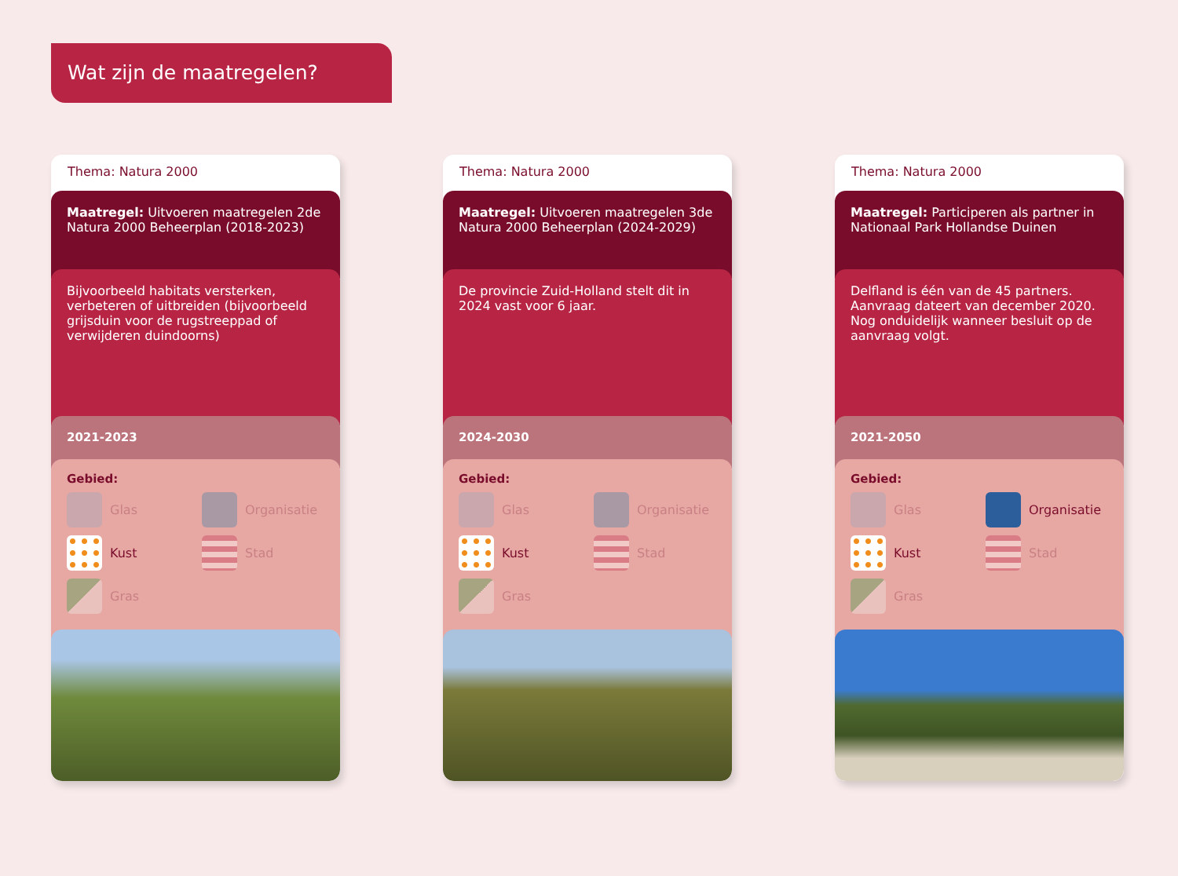Wat zijn de maatregelen?
Thema: Natura 2000
Maatregel: Uitvoeren maatregelen 2de Natura 2000 Beheerplan (2018-2023)
Bijvoorbeeld habitats versterken, verbeteren of uitbreiden (bijvoorbeeld grijsduin voor de rugstreeppad of verwijderen duindoorns)
2021-2023
Gebied:
Glas
Organisatie
Kust
Stad
Gras
Thema: Natura 2000
Maatregel: Uitvoeren maatregelen 3de Natura 2000 Beheerplan (2024-2029)
De provincie Zuid-Holland stelt dit in 2024 vast voor 6 jaar.
2024-2030
Gebied:
Glas
Organisatie
Kust
Stad
Gras
Thema: Natura 2000
Maatregel: Participeren als partner in Nationaal Park Hollandse Duinen
Delfland is één van de 45 partners. Aanvraag dateert van december 2020. Nog onduidelijk wanneer besluit op de aanvraag volgt.
2021-2050
Gebied:
Glas
Organisatie
Kust
Stad
Gras